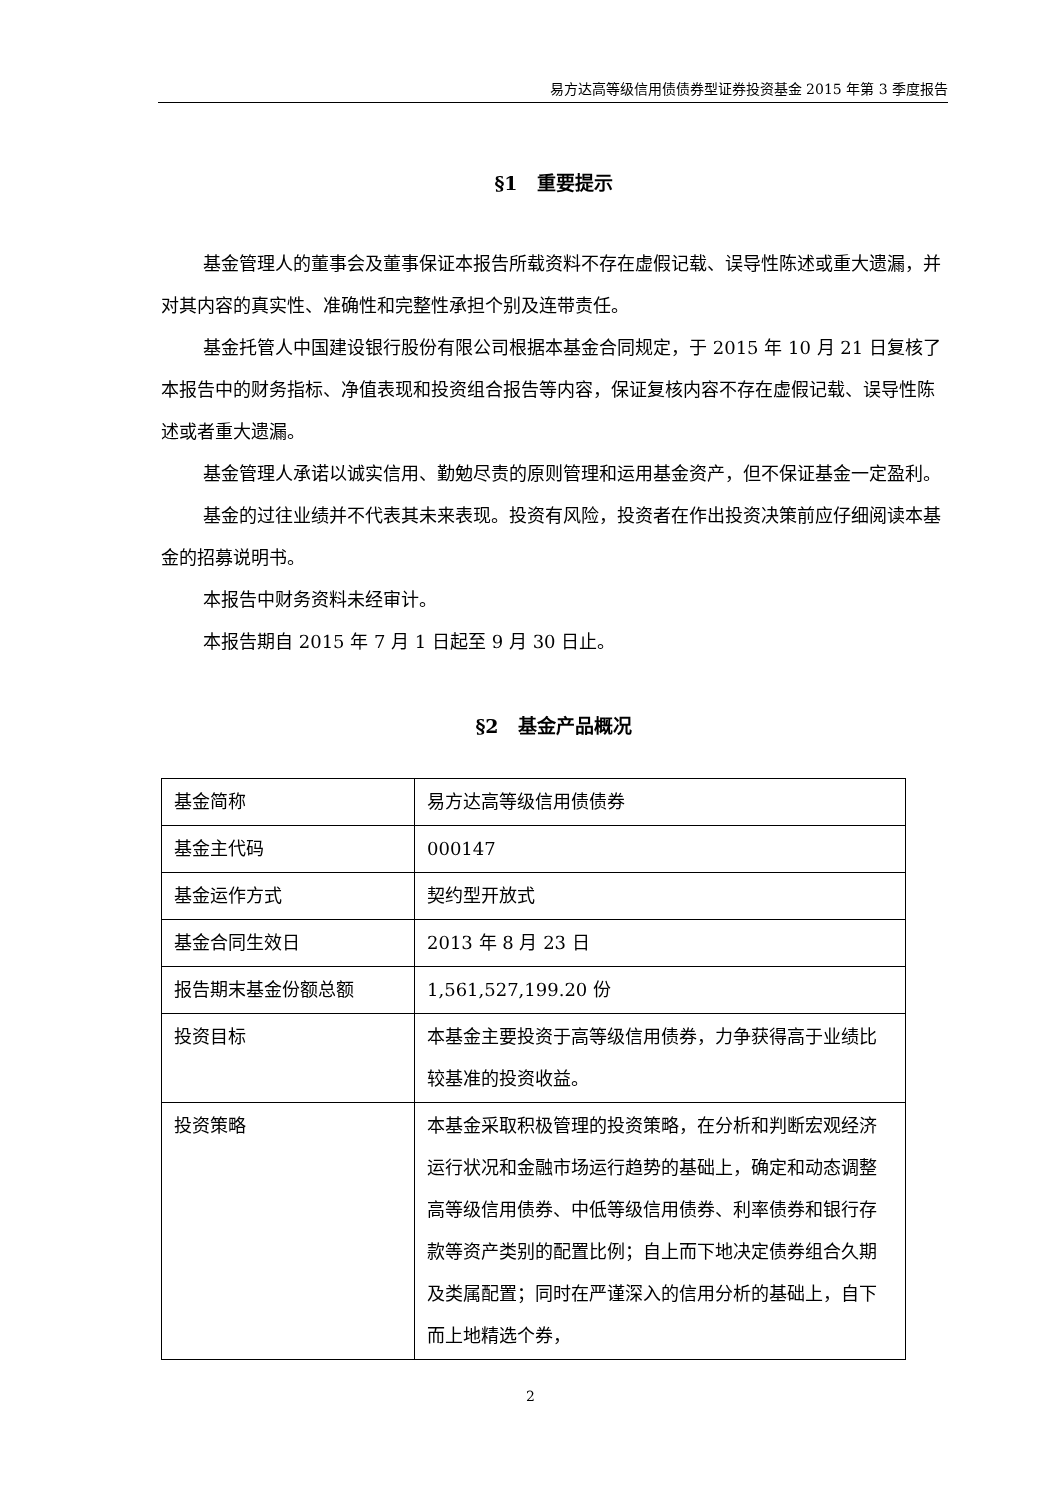易方达高等级信用债债券型证券投资基金 2015 年第 3 季度报告
§1　重要提示
基金管理人的董事会及董事保证本报告所载资料不存在虚假记载、误导性陈述或重大遗漏，并对其内容的真实性、准确性和完整性承担个别及连带责任。
基金托管人中国建设银行股份有限公司根据本基金合同规定，于 2015 年 10 月 21 日复核了本报告中的财务指标、净值表现和投资组合报告等内容，保证复核内容不存在虚假记载、误导性陈述或者重大遗漏。
基金管理人承诺以诚实信用、勤勉尽责的原则管理和运用基金资产，但不保证基金一定盈利。
基金的过往业绩并不代表其未来表现。投资有风险，投资者在作出投资决策前应仔细阅读本基金的招募说明书。
本报告中财务资料未经审计。
本报告期自 2015 年 7 月 1 日起至 9 月 30 日止。
§2　基金产品概况
| 基金简称 | 易方达高等级信用债债券 |
| 基金主代码 | 000147 |
| 基金运作方式 | 契约型开放式 |
| 基金合同生效日 | 2013 年 8 月 23 日 |
| 报告期末基金份额总额 | 1,561,527,199.20 份 |
| 投资目标 | 本基金主要投资于高等级信用债券，力争获得高于业绩比较基准的投资收益。 |
| 投资策略 | 本基金采取积极管理的投资策略，在分析和判断宏观经济运行状况和金融市场运行趋势的基础上，确定和动态调整高等级信用债券、中低等级信用债券、利率债券和银行存款等资产类别的配置比例；自上而下地决定债券组合久期及类属配置；同时在严谨深入的信用分析的基础上，自下而上地精选个券， |
2